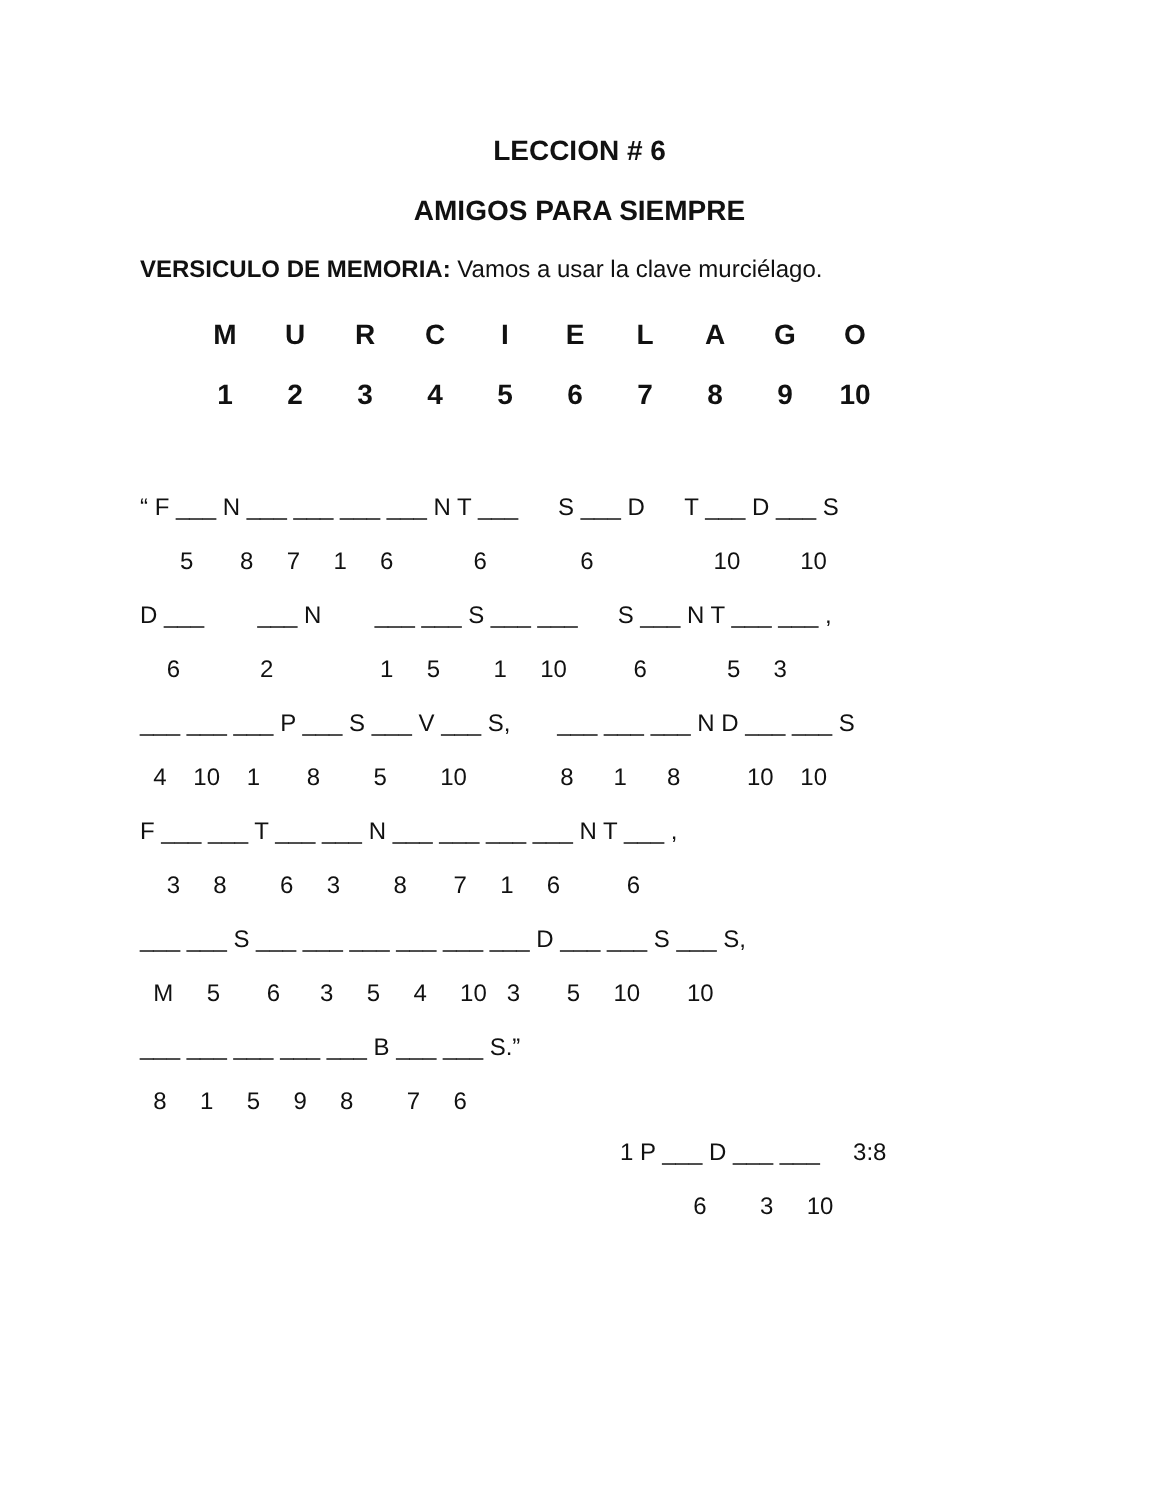LECCION # 6
AMIGOS PARA SIEMPRE
VERSICULO DE MEMORIA: Vamos a usar la clave murciélago.
| M | U | R | C | I | E | L | A | G | O |
| 1 | 2 | 3 | 4 | 5 | 6 | 7 | 8 | 9 | 10 |
“ F ___ N ___ ___ ___ ___ N T ___ S ___ D T ___ D ___ S 5 8 7 1 6 6 6 10 10 D ___ ___ N ___ ___ S ___ ___ S ___ N T ___ ___ , 6 2 1 5 1 10 6 5 3 ___ ___ ___ P ___ S ___ V ___ S, ___ ___ ___ N D ___ ___ S 4 10 1 8 5 10 8 1 8 10 10 F ___ ___ T ___ ___ N ___ ___ ___ ___ N T ___ , 3 8 6 3 8 7 1 6 6 ___ ___ S ___ ___ ___ ___ ___ ___ D ___ ___ S ___ S, M 5 6 3 5 4 10 3 5 10 10 ___ ___ ___ ___ ___ B ___ ___ S.” 8 1 5 9 8 7 6
1 P ___ D ___ ___ 3:8 6 3 10